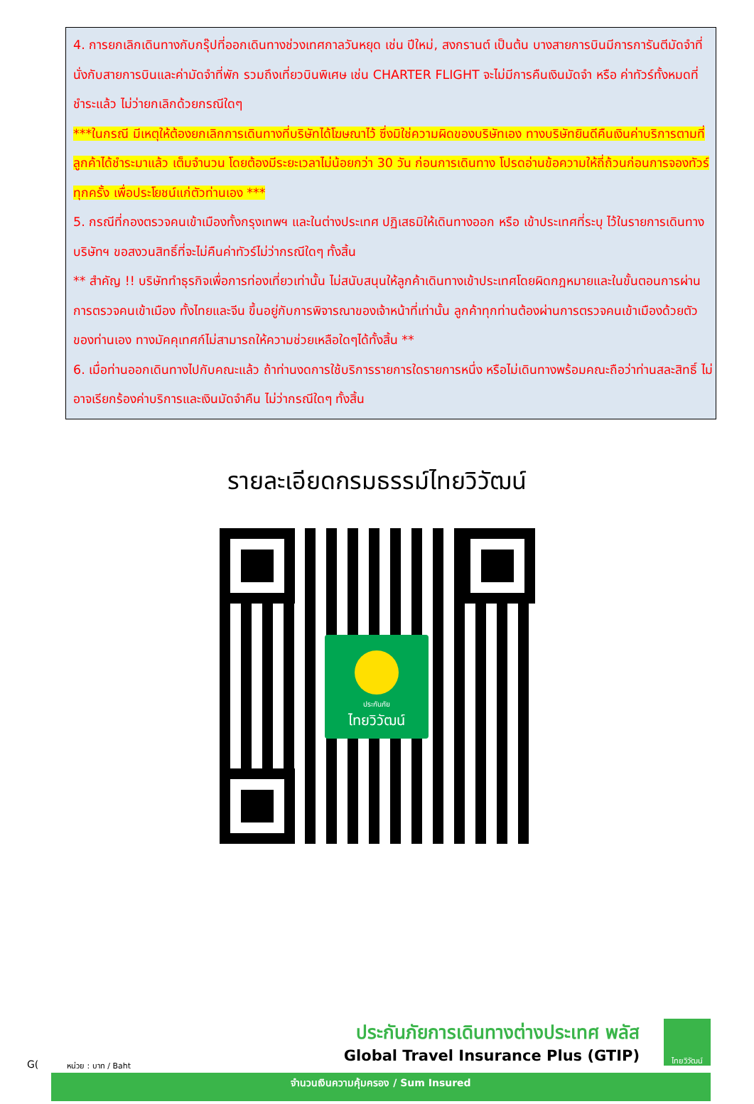4. การยกเลิกเดินทางกับกรุ๊ปที่ออกเดินทางช่วงเทศกาลวันหยุด เช่น ปีใหม่, สงกรานต์ เป็นต้น บางสายการบินมีการการันตีมัดจำที่นั่งกับสายการบินและค่ามัดจำที่พัก รวมถึงเที่ยวบินพิเศษ เช่น CHARTER FLIGHT จะไม่มีการคืนเงินมัดจำ หรือ ค่าทัวร์ทั้งหมดที่ชำระแล้ว ไม่ว่ายกเลิกด้วยกรณีใดๆ
***ในกรณี มีเหตุให้ต้องยกเลิกการเดินทางที่บริษัทได้โฆษณาไว้ ซึ่งมิใช่ความผิดของบริษัทเอง ทางบริษัทยินดีคืนเงินค่าบริการตามที่ลูกค้าได้ชำระมาแล้ว เต็มจำนวน โดยต้องมีระยะเวลาไม่น้อยกว่า 30 วัน ก่อนการเดินทาง โปรดอ่านข้อความให้ถี่ถ้วนก่อนการจองทัวร์ทุกครั้ง เพื่อประโยชน์แก่ตัวท่านเอง ***
5. กรณีที่กองตรวจคนเข้าเมืองทั้งกรุงเทพฯ และในต่างประเทศ ปฏิเสธมิให้เดินทางออก หรือ เข้าประเทศที่ระบุ ไว้ในรายการเดินทาง บริษัทฯ ขอสงวนสิทธิ์ที่จะไม่คืนค่าทัวร์ไม่ว่ากรณีใดๆ ทั้งสิ้น
** สำคัญ !! บริษัททำธุรกิจเพื่อการท่องเที่ยวเท่านั้น ไม่สนับสนุนให้ลูกค้าเดินทางเข้าประเทศโดยผิดกฎหมายและในขั้นตอนการผ่านการตรวจคนเข้าเมือง ทั้งไทยและจีน ขึ้นอยู่กับการพิจารณาของเจ้าหน้าที่เท่านั้น ลูกค้าทุกท่านต้องผ่านการตรวจคนเข้าเมืองด้วยตัวของท่านเอง ทางมัคคุเทศก์ไม่สามารถให้ความช่วยเหลือใดๆได้ทั้งสิ้น **
6. เมื่อท่านออกเดินทางไปกับคณะแล้ว ถ้าท่านงดการใช้บริการรายการใดรายการหนึ่ง หรือไม่เดินทางพร้อมคณะถือว่าท่านสละสิทธิ์ ไม่อาจเรียกร้องค่าบริการและเงินมัดจำคืน ไม่ว่ากรณีใดๆ ทั้งสิ้น
รายละเอียดกรมธรรม์ไทยวิวัฒน์
ประกันภัย
ไทยวิวัฒน์
G(
ประกันภัยการเดินทางต่างประเทศ พลัส
Global Travel Insurance Plus (GTIP)
หน่วย : บาท / Baht
ไทยวิวัฒน์
จำนวนเงินความคุ้มครอง / Sum Insured